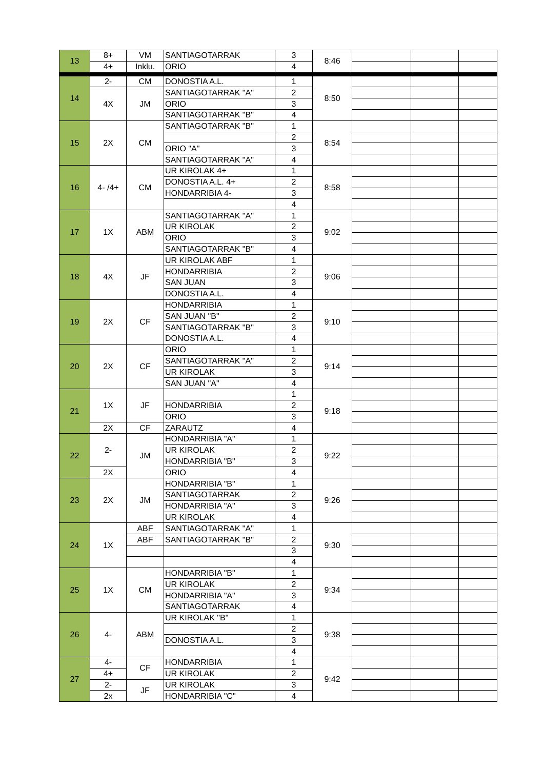| 13 | 8+ | VM | SANTIAGOTARRAK | 3 | 8:46 | | | |
| | 4+ | Inklu. | ORIO | 4 | | | | |
| 14 | 2- | CM | DONOSTIA A.L. | 1 | 8:50 | | | |
| | 4X | JM | SANTIAGOTARRAK "A" | 2 | | | | |
| | | | ORIO | 3 | | | | |
| | | | SANTIAGOTARRAK "B" | 4 | | | | |
| 15 | 2X | CM | SANTIAGOTARRAK "B" | 1 | 8:54 | | | |
| | | | | 2 | | | | |
| | | | ORIO "A" | 3 | | | | |
| | | | SANTIAGOTARRAK "A" | 4 | | | | |
| 16 | 4- /4+ | CM | UR KIROLAK 4+ | 1 | 8:58 | | | |
| | | | DONOSTIA A.L. 4+ | 2 | | | | |
| | | | HONDARRIBIA 4- | 3 | | | | |
| | | | | 4 | | | | |
| 17 | 1X | ABM | SANTIAGOTARRAK "A" | 1 | 9:02 | | | |
| | | | UR KIROLAK | 2 | | | | |
| | | | ORIO | 3 | | | | |
| | | | SANTIAGOTARRAK "B" | 4 | | | | |
| 18 | 4X | JF | UR KIROLAK ABF | 1 | 9:06 | | | |
| | | | HONDARRIBIA | 2 | | | | |
| | | | SAN JUAN | 3 | | | | |
| | | | DONOSTIA A.L. | 4 | | | | |
| 19 | 2X | CF | HONDARRIBIA | 1 | 9:10 | | | |
| | | | SAN JUAN "B" | 2 | | | | |
| | | | SANTIAGOTARRAK "B" | 3 | | | | |
| | | | DONOSTIA A.L. | 4 | | | | |
| 20 | 2X | CF | ORIO | 1 | 9:14 | | | |
| | | | SANTIAGOTARRAK "A" | 2 | | | | |
| | | | UR KIROLAK | 3 | | | | |
| | | | SAN JUAN "A" | 4 | | | | |
| 21 | 1X | JF | | 1 | 9:18 | | | |
| | | | HONDARRIBIA | 2 | | | | |
| | | | ORIO | 3 | | | | |
| | 2X | CF | ZARAUTZ | 4 | | | | |
| 22 | 2- | JM | HONDARRIBIA "A" | 1 | 9:22 | | | |
| | | | UR KIROLAK | 2 | | | | |
| | | | HONDARRIBIA "B" | 3 | | | | |
| | 2X | | ORIO | 4 | | | | |
| 23 | 2X | JM | HONDARRIBIA "B" | 1 | 9:26 | | | |
| | | | SANTIAGOTARRAK | 2 | | | | |
| | | | HONDARRIBIA "A" | 3 | | | | |
| | | | UR KIROLAK | 4 | | | | |
| 24 | 1X | ABF | SANTIAGOTARRAK "A" | 1 | 9:30 | | | |
| | | ABF | SANTIAGOTARRAK "B" | 2 | | | | |
| | | | | 3 | | | | |
| | | | | 4 | | | | |
| 25 | 1X | CM | HONDARRIBIA "B" | 1 | 9:34 | | | |
| | | | UR KIROLAK | 2 | | | | |
| | | | HONDARRIBIA "A" | 3 | | | | |
| | | | SANTIAGOTARRAK | 4 | | | | |
| 26 | 4- | ABM | UR KIROLAK "B" | 1 | 9:38 | | | |
| | | | | 2 | | | | |
| | | | DONOSTIA A.L. | 3 | | | | |
| | | | | 4 | | | | |
| 27 | 4- | CF | HONDARRIBIA | 1 | 9:42 | | | |
| | 4+ | | UR KIROLAK | 2 | | | | |
| | 2- | JF | UR KIROLAK | 3 | | | | |
| | 2x | | HONDARRIBIA "C" | 4 | | | | |